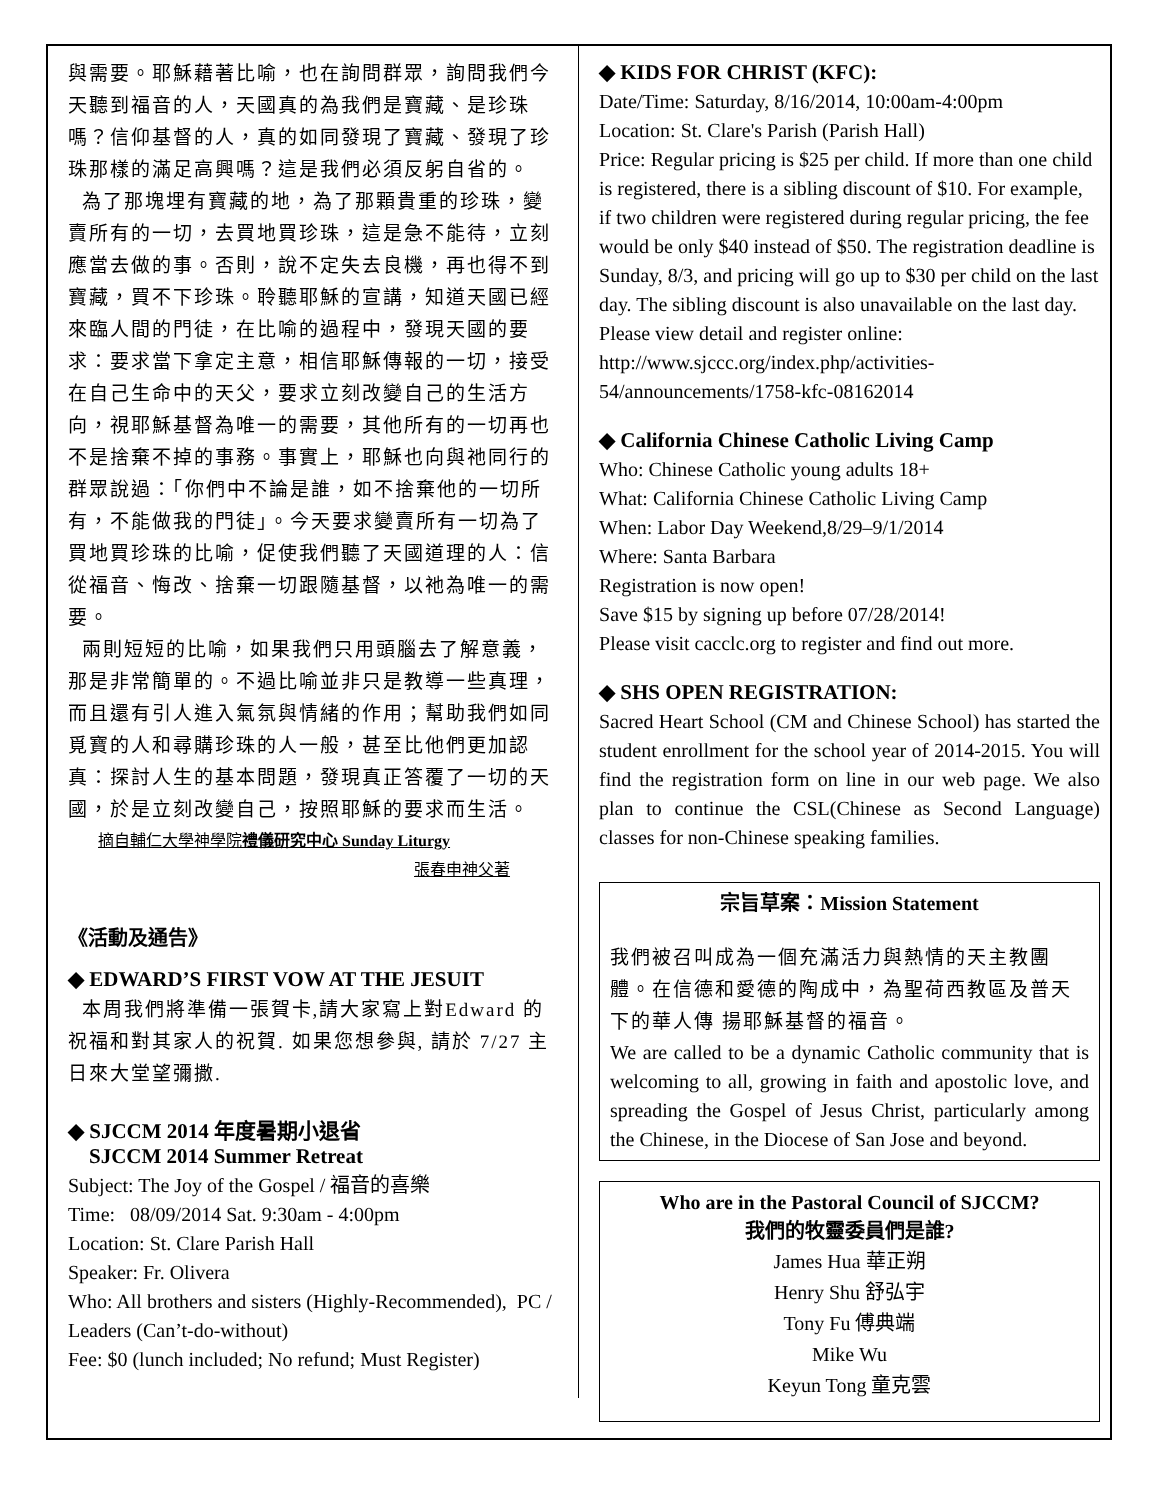與需要。耶穌藉著比喻，也在詢問群眾，詢問我們今天聽到福音的人，天國真的為我們是寶藏、是珍珠嗎？信仰基督的人，真的如同發現了寶藏、發現了珍珠那樣的滿足高興嗎？這是我們必須反躬自省的。
為了那塊埋有寶藏的地，為了那顆貴重的珍珠，變賣所有的一切，去買地買珍珠，這是急不能待，立刻應當去做的事。否則，說不定失去良機，再也得不到寶藏，買不下珍珠。聆聽耶穌的宣講，知道天國已經來臨人間的門徒，在比喻的過程中，發現天國的要求：要求當下拿定主意，相信耶穌傳報的一切，接受在自己生命中的天父，要求立刻改變自己的生活方向，視耶穌基督為唯一的需要，其他所有的一切再也不是捨棄不掉的事務。事實上，耶穌也向與祂同行的群眾說過：「你們中不論是誰，如不捨棄他的一切所有，不能做我的門徒」。今天要求變賣所有一切為了買地買珍珠的比喻，促使我們聽了天國道理的人：信從福音、悔改、捨棄一切跟隨基督，以祂為唯一的需要。
兩則短短的比喻，如果我們只用頭腦去了解意義，那是非常簡單的。不過比喻並非只是教導一些真理，而且還有引人進入氣氛與情緒的作用；幫助我們如同覓寶的人和尋購珍珠的人一般，甚至比他們更加認真：探討人生的基本問題，發現真正答覆了一切的天國，於是立刻改變自己，按照耶穌的要求而生活。
摘自輔仁大學神學院禮儀研究中心 Sunday Liturgy
張春申神父著
《活動及通告》
◆ EDWARD’S FIRST VOW AT THE JESUIT
本周我們將準備一張賀卡,請大家寫上對Edward 的祝福和對其家人的祝賀. 如果您想參與, 請於 7/27 主日來大堂望彌撒.
◆ SJCCM 2014 年度暑期小退省
SJCCM 2014 Summer Retreat
Subject: The Joy of the Gospel / 福音的喜樂
Time: 08/09/2014 Sat. 9:30am - 4:00pm
Location: St. Clare Parish Hall
Speaker: Fr. Olivera
Who: All brothers and sisters (Highly-Recommended), PC / Leaders (Can’t-do-without)
Fee: $0 (lunch included; No refund; Must Register)
◆ KIDS FOR CHRIST (KFC):
Date/Time: Saturday, 8/16/2014, 10:00am-4:00pm
Location: St. Clare's Parish (Parish Hall)
Price: Regular pricing is $25 per child. If more than one child is registered, there is a sibling discount of $10. For example, if two children were registered during regular pricing, the fee would be only $40 instead of $50. The registration deadline is Sunday, 8/3, and pricing will go up to $30 per child on the last day. The sibling discount is also unavailable on the last day.
Please view detail and register online:
http://www.sjccc.org/index.php/activities-54/announcements/1758-kfc-08162014
◆ California Chinese Catholic Living Camp
Who: Chinese Catholic young adults 18+
What: California Chinese Catholic Living Camp
When: Labor Day Weekend,8/29–9/1/2014
Where: Santa Barbara
Registration is now open!
Save $15 by signing up before 07/28/2014!
Please visit cacclc.org to register and find out more.
◆ SHS OPEN REGISTRATION:
Sacred Heart School (CM and Chinese School) has started the student enrollment for the school year of 2014-2015. You will find the registration form on line in our web page. We also plan to continue the CSL(Chinese as Second Language) classes for non-Chinese speaking families.
宗旨草案：Mission Statement
我們被召叫成為一個充滿活力與熱情的天主教團體。在信德和愛德的陶成中，為聖荷西教區及普天下的華人傳 揚耶穌基督的福音。
We are called to be a dynamic Catholic community that is welcoming to all, growing in faith and apostolic love, and spreading the Gospel of Jesus Christ, particularly among the Chinese, in the Diocese of San Jose and beyond.
Who are in the Pastoral Council of SJCCM?
我們的牧靈委員們是誰?
James Hua 華正朔
Henry Shu 舒弘宇
Tony Fu 傅典端
Mike Wu
Keyun Tong 童克雲